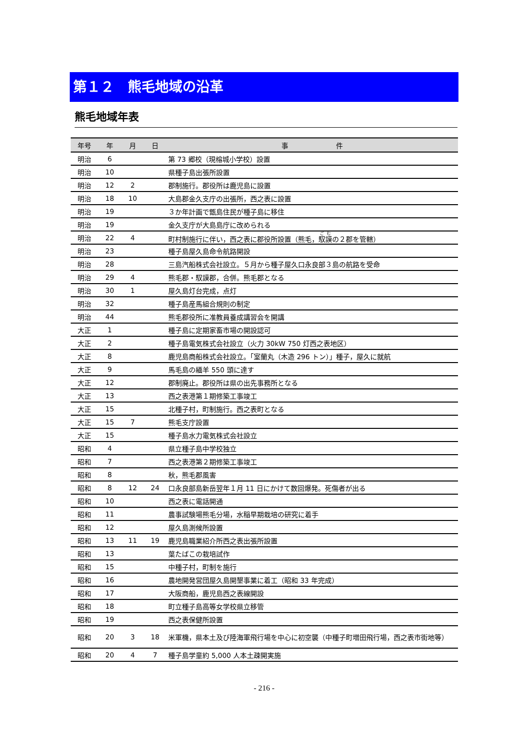第１２　熊毛地域の沿革
熊毛地域年表
| 年号 | 年 | 月 | 日 | 事 件 |
| --- | --- | --- | --- | --- |
| 明治 | 6 | | | 第 73 郷校（現榕城小学校）設置 |
| 明治 | 10 | | | 県種子島出張所設置 |
| 明治 | 12 | 2 | | 郡制施行。郡役所は鹿児島に設置 |
| 明治 | 18 | 10 | | 大島郡金久支庁の出張所，西之表に設置 |
| 明治 | 19 | | | ３か年計画で甑島住民が種子島に移住 |
| 明治 | 19 | | | 金久支庁が大島島庁に改められる |
| 明治 | 22 | 4 | | 町村制施行に伴い，西之表に郡役所設置（熊毛， 馭謨 の２郡を管轄） |
| 明治 | 23 | | | 種子島屋久島命令航路開設 |
| 明治 | 28 | | | 三島汽船株式会社設立。５月から種子屋久口永良部３島の航路を受命 |
| 明治 | 29 | 4 | | 熊毛郡・馭謨郡，合併。熊毛郡となる |
| 明治 | 30 | 1 | | 屋久島灯台完成，点灯 |
| 明治 | 32 | | | 種子島産馬組合規則の制定 |
| 明治 | 44 | | | 熊毛郡役所に准教員養成講習会を開講 |
| 大正 | 1 | | | 種子島に定期家畜市場の開設認可 |
| 大正 | 2 | | | 種子島電気株式会社設立（火力 30kW 750 灯西之表地区） |
| 大正 | 8 | | | 鹿児島商船株式会社設立。「室蘭丸（木造 296 トン）」種子，屋久に就航 |
| 大正 | 9 | | | 馬毛島の緬羊 550 頭に達す |
| 大正 | 12 | | | 郡制廃止。郡役所は県の出先事務所となる |
| 大正 | 13 | | | 西之表港第１期修築工事竣工 |
| 大正 | 15 | | | 北種子村，町制施行。西之表町となる |
| 大正 | 15 | 7 | | 熊毛支庁設置 |
| 大正 | 15 | | | 種子島水力電気株式会社設立 |
| 昭和 | 4 | | | 県立種子島中学校独立 |
| 昭和 | 7 | | | 西之表港第２期修築工事竣工 |
| 昭和 | 8 | | | 秋，熊毛郡風害 |
| 昭和 | 8 | 12 | 24 | 口永良部島新岳翌年１月 11 日にかけて数回爆発。死傷者が出る |
| 昭和 | 10 | | | 西之表に電話開通 |
| 昭和 | 11 | | | 農事試験場熊毛分場，水稲早期栽培の研究に着手 |
| 昭和 | 12 | | | 屋久島測候所設置 |
| 昭和 | 13 | 11 | 19 | 鹿児島職業紹介所西之表出張所設置 |
| 昭和 | 13 | | | 葉たばこの栽培試作 |
| 昭和 | 15 | | | 中種子村，町制を施行 |
| 昭和 | 16 | | | 農地開発営団屋久島開墾事業に着工（昭和 33 年完成） |
| 昭和 | 17 | | | 大阪商船，鹿児島西之表線開設 |
| 昭和 | 18 | | | 町立種子島高等女学校県立移管 |
| 昭和 | 19 | | | 西之表保健所設置 |
| 昭和 | 20 | 3 | 18 | 米軍機，県本土及び陸海軍飛行場を中心に初空襲（中種子町増田飛行場，西之表市街地等） |
| 昭和 | 20 | 4 | 7 | 種子島学童約 5,000 人本土疎開実施 |
- 216 -